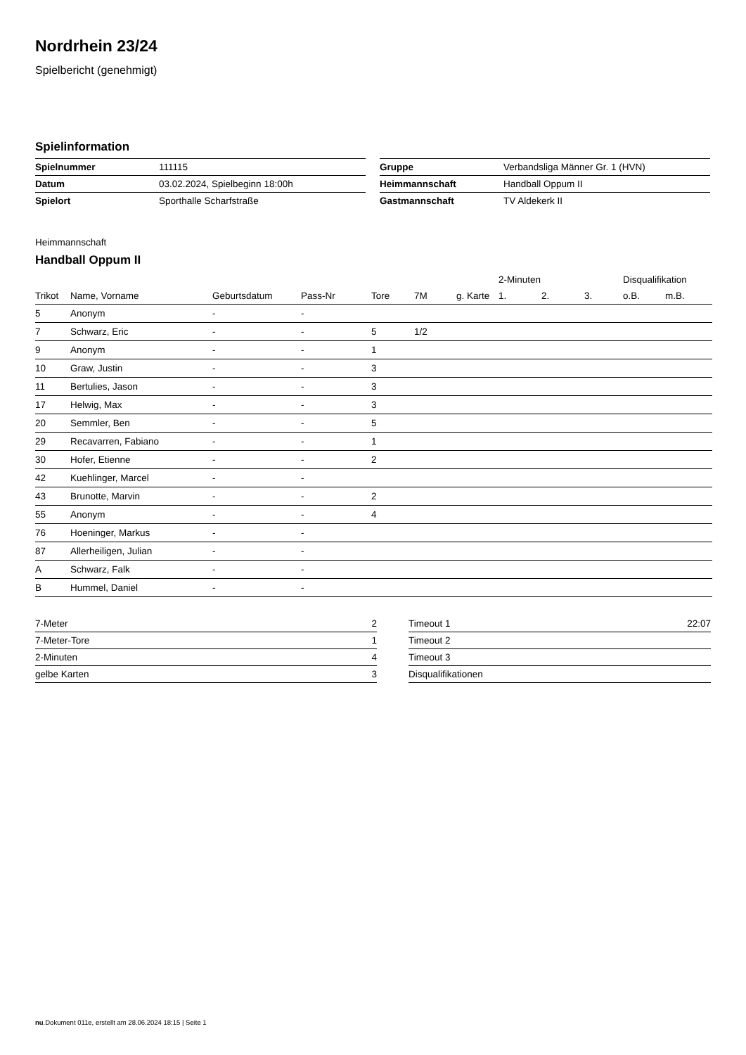Nordrhein 23/24
Spielbericht (genehmigt)
Spielinformation
| Spielnummer | 111115 |
| Datum | 03.02.2024, Spielbeginn 18:00h |
| Spielort | Sporthalle Scharfstraße |
| Gruppe | Verbandsliga Männer Gr. 1 (HVN) |
| Heimmannschaft | Handball Oppum II |
| Gastmannschaft | TV Aldekerk II |
Heimmannschaft
Handball Oppum II
| | | | | | | | 2-Minuten | | | Disqualifikation | |
| --- | --- | --- | --- | --- | --- | --- | --- | --- | --- | --- | --- |
| Trikot | Name, Vorname | Geburtsdatum | Pass-Nr | Tore | 7M | g. Karte | 1. | 2. | 3. | o.B. | m.B. |
| 5 | Anonym | - | - | | | | | | | | |
| 7 | Schwarz, Eric | - | - | 5 | 1/2 | | | | | | |
| 9 | Anonym | - | - | 1 | | | | | | | |
| 10 | Graw, Justin | - | - | 3 | | | | | | | |
| 11 | Bertulies, Jason | - | - | 3 | | | | | | | |
| 17 | Helwig, Max | - | - | 3 | | | | | | | |
| 20 | Semmler, Ben | - | - | 5 | | | | | | | |
| 29 | Recavarren, Fabiano | - | - | 1 | | | | | | | |
| 30 | Hofer, Etienne | - | - | 2 | | | | | | | |
| 42 | Kuehlinger, Marcel | - | - | | | | | | | | |
| 43 | Brunotte, Marvin | - | - | 2 | | | | | | | |
| 55 | Anonym | - | - | 4 | | | | | | | |
| 76 | Hoeninger, Markus | - | - | | | | | | | | |
| 87 | Allerheiligen, Julian | - | - | | | | | | | | |
| A | Schwarz, Falk | - | - | | | | | | | | |
| B | Hummel, Daniel | - | - | | | | | | | | |
| 7-Meter | 2 |
| 7-Meter-Tore | 1 |
| 2-Minuten | 4 |
| gelbe Karten | 3 |
| Timeout 1 | 22:07 |
| Timeout 2 | |
| Timeout 3 | |
| Disqualifikationen | |
nu.Dokument 011e, erstellt am 28.06.2024 18:15 | Seite 1